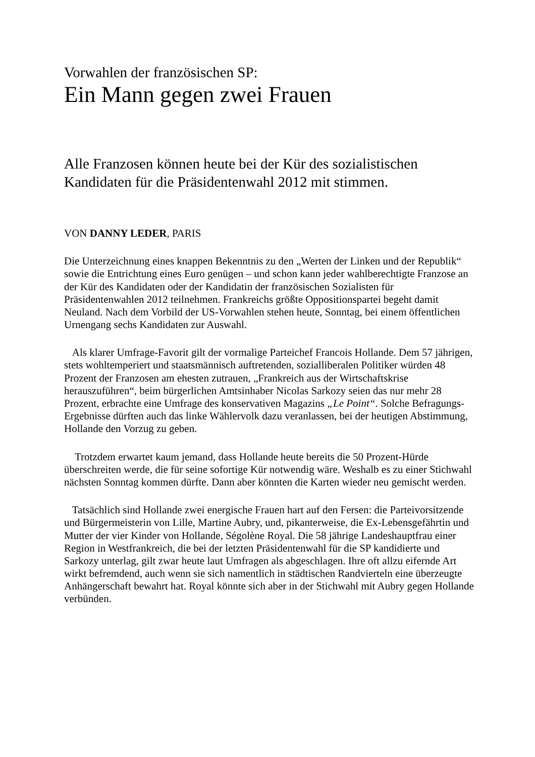Vorwahlen der französischen SP:
Ein Mann gegen zwei Frauen
Alle Franzosen können heute bei der Kür des sozialistischen Kandidaten für die Präsidentenwahl 2012 mit stimmen.
VON DANNY LEDER, PARIS
Die Unterzeichnung eines knappen Bekenntnis zu den „Werten der Linken und der Republik“ sowie die Entrichtung eines Euro genügen – und schon kann jeder wahlberechtigte Franzose an der Kür des Kandidaten oder der Kandidatin der französischen Sozialisten für Präsidentenwahlen 2012 teilnehmen. Frankreichs größte Oppositionspartei begeht damit Neuland. Nach dem Vorbild der US-Vorwahlen stehen heute, Sonntag, bei einem öffentlichen Urnengang sechs Kandidaten zur Auswahl.
Als klarer Umfrage-Favorit gilt der vormalige Parteichef Francois Hollande. Dem 57 jährigen, stets wohltemperiert und staatsmännisch auftretenden, sozialliberalen Politiker würden 48 Prozent der Franzosen am ehesten zutrauen, „Frankreich aus der Wirtschaftskrise herauszuführen“, beim bürgerlichen Amtsinhaber Nicolas Sarkozy seien das nur mehr 28 Prozent, erbrachte eine Umfrage des konservativen Magazins „Le Point“. Solche Befragungs-Ergebnisse dürften auch das linke Wählervolk dazu veranlassen, bei der heutigen Abstimmung, Hollande den Vorzug zu geben.
Trotzdem erwartet kaum jemand, dass Hollande heute bereits die 50 Prozent-Hürde überschreiten werde, die für seine sofortige Kür notwendig wäre. Weshalb es zu einer Stichwahl nächsten Sonntag kommen dürfte. Dann aber könnten die Karten wieder neu gemischt werden.
Tatsächlich sind Hollande zwei energische Frauen hart auf den Fersen: die Parteivorsitzende und Bürgermeisterin von Lille, Martine Aubry, und, pikanterweise, die Ex-Lebensgefährtin und Mutter der vier Kinder von Hollande, Ségolène Royal. Die 58 jährige Landeshauptfrau einer Region in Westfrankreich, die bei der letzten Präsidentenwahl für die SP kandidierte und Sarkozy unterlag, gilt zwar heute laut Umfragen als abgeschlagen. Ihre oft allzu eifernde Art wirkt befremdend, auch wenn sie sich namentlich in städtischen Randvierteln eine überzeugte Anhängerschaft bewahrt hat. Royal könnte sich aber in der Stichwahl mit Aubry gegen Hollande verbünden.